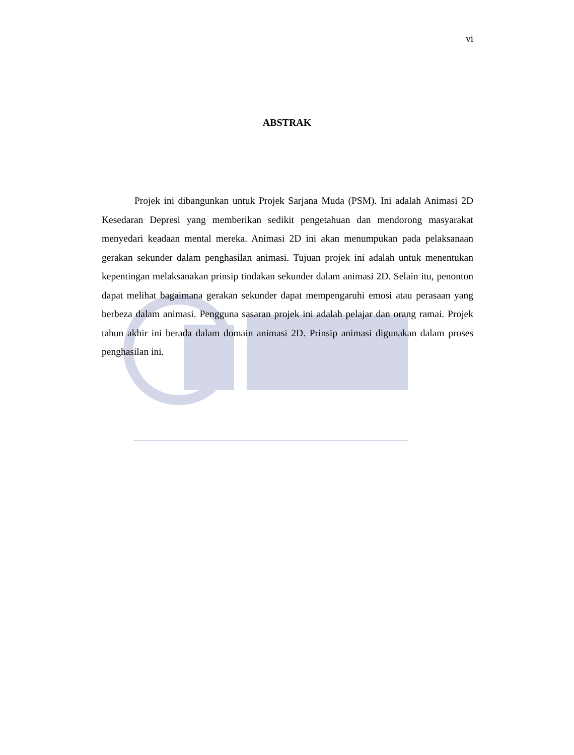vi
ABSTRAK
Projek ini dibangunkan untuk Projek Sarjana Muda (PSM). Ini adalah Animasi 2D Kesedaran Depresi yang memberikan sedikit pengetahuan dan mendorong masyarakat menyedari keadaan mental mereka. Animasi 2D ini akan menumpukan pada pelaksanaan gerakan sekunder dalam penghasilan animasi. Tujuan projek ini adalah untuk menentukan kepentingan melaksanakan prinsip tindakan sekunder dalam animasi 2D. Selain itu, penonton dapat melihat bagaimana gerakan sekunder dapat mempengaruhi emosi atau perasaan yang berbeza dalam animasi. Pengguna sasaran projek ini adalah pelajar dan orang ramai. Projek tahun akhir ini berada dalam domain animasi 2D. Prinsip animasi digunakan dalam proses penghasilan ini.